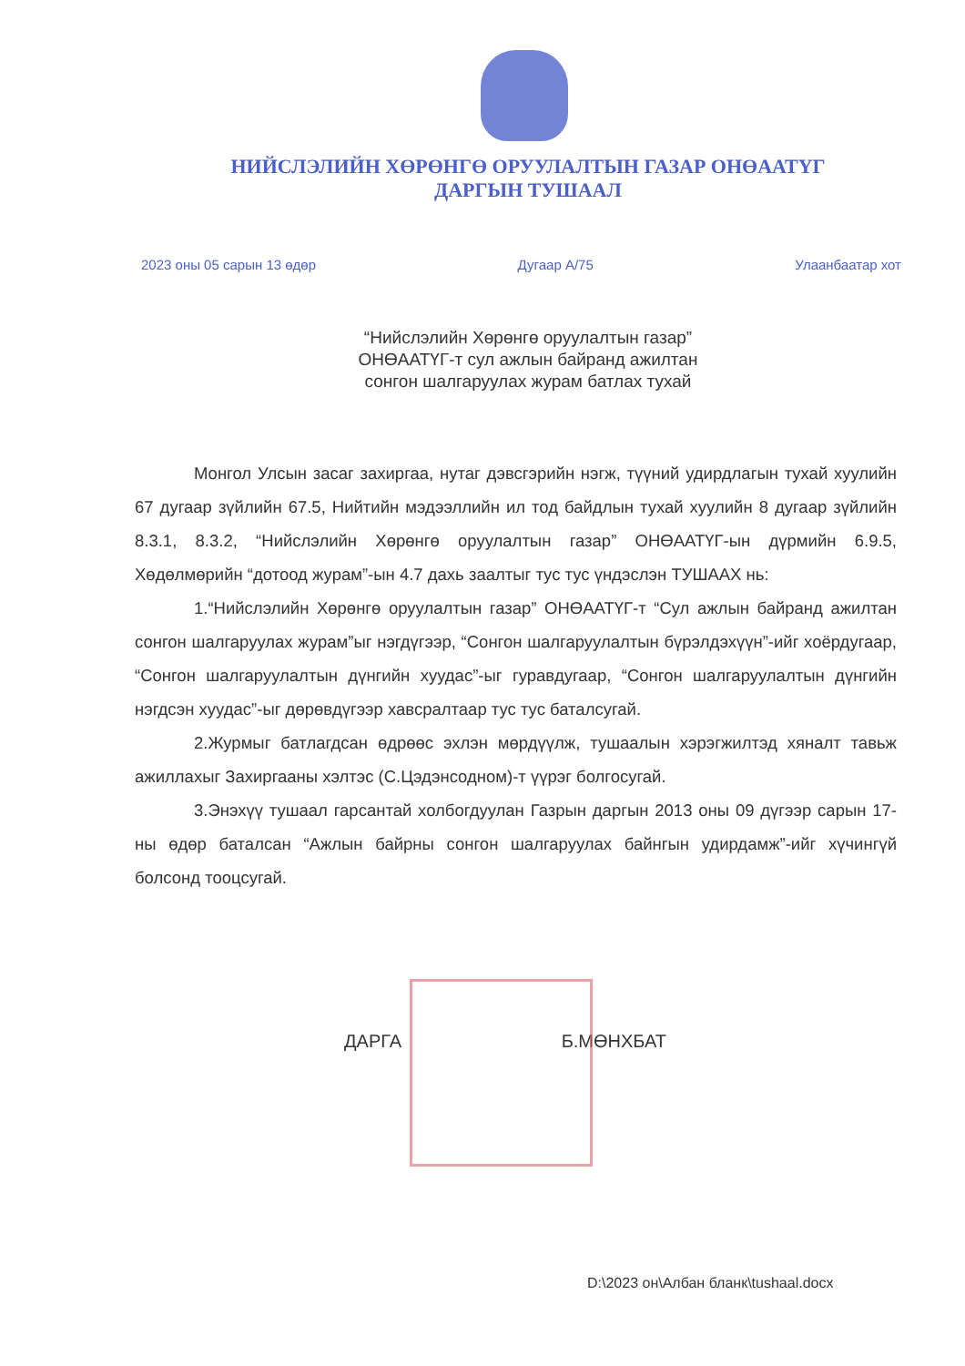НИЙСЛЭЛИЙН ХӨРӨНГӨ ОРУУЛАЛТЫН ГАЗАР ОНӨААТҮГ
ДАРГЫН ТУШААЛ
2023 оны 05 сарын 13 өдөр Дугаар А/75 Улаанбаатар хот
“Нийслэлийн Хөрөнгө оруулалтын газар”
ОНӨААТҮГ-т сул ажлын байранд ажилтан
сонгон шалгаруулах журам батлах тухай
Монгол Улсын засаг захиргаа, нутаг дэвсгэрийн нэгж, түүний удирдлагын тухай хуулийн 67 дугаар зүйлийн 67.5, Нийтийн мэдээллийн ил тод байдлын тухай хуулийн 8 дугаар зүйлийн 8.3.1, 8.3.2, “Нийслэлийн Хөрөнгө оруулалтын газар” ОНӨААТҮГ-ын дүрмийн 6.9.5, Хөдөлмөрийн “дотоод журам”-ын 4.7 дахь заалтыг тус тус үндэслэн ТУШААХ нь:
1.“Нийслэлийн Хөрөнгө оруулалтын газар” ОНӨААТҮГ-т “Сул ажлын байранд ажилтан сонгон шалгаруулах журам”ыг нэгдүгээр, “Сонгон шалгаруулалтын бүрэлдэхүүн”-ийг хоёрдугаар, “Сонгон шалгаруулалтын дүнгийн хуудас”-ыг гуравдугаар, “Сонгон шалгаруулалтын дүнгийн нэгдсэн хуудас”-ыг дөрөвдүгээр хавсралтаар тус тус баталсугай.
2.Журмыг батлагдсан өдрөөс эхлэн мөрдүүлж, тушаалын хэрэгжилтэд хяналт тавьж ажиллахыг Захиргааны хэлтэс (С.Цэдэнсоднoм)-т үүрэг болгосугай.
3.Энэхүү тушаал гарсантай холбогдуулан Газрын даргын 2013 оны 09 дүгээр сарын 17-ны өдөр баталсан “Ажлын байрны сонгон шалгаруулах байнгын удирдамж”-ийг хүчингүй болсонд тооцсугай.
ДАРГА Б.МӨНХБАТ
D:\2023 он\Албан бланк\tushaal.docx